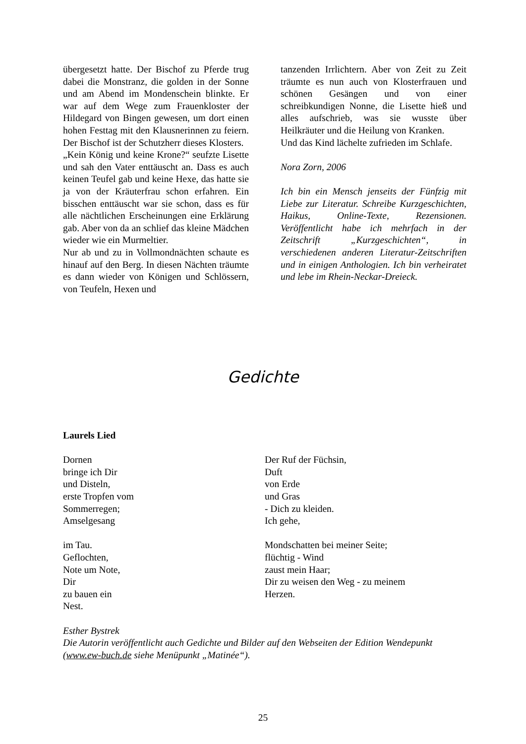übergesetzt hatte. Der Bischof zu Pferde trug dabei die Monstranz, die golden in der Sonne und am Abend im Mondenschein blinkte. Er war auf dem Wege zum Frauenkloster der Hildegard von Bingen gewesen, um dort einen hohen Festtag mit den Klausnerinnen zu feiern. Der Bischof ist der Schutzherr dieses Klosters.
„Kein König und keine Krone?“ seufzte Lisette und sah den Vater enttäuscht an. Dass es auch keinen Teufel gab und keine Hexe, das hatte sie ja von der Kräuterfrau schon erfahren. Ein bisschen enttäuscht war sie schon, dass es für alle nächtlichen Erscheinungen eine Erklärung gab. Aber von da an schlief das kleine Mädchen wieder wie ein Murmeltier.
Nur ab und zu in Vollmondnächten schaute es hinauf auf den Berg. In diesen Nächten träumte es dann wieder von Königen und Schlössern, von Teufeln, Hexen und
tanzenden Irrlichtern. Aber von Zeit zu Zeit träumte es nun auch von Klosterfrauen und schönen Gesängen und von einer schreibkundigen Nonne, die Lisette hieß und alles aufschrieb, was sie wusste über Heilkräuter und die Heilung von Kranken.
Und das Kind lächelte zufrieden im Schlafe.
Nora Zorn, 2006
Ich bin ein Mensch jenseits der Fünfzig mit Liebe zur Literatur. Schreibe Kurzgeschichten, Haikus, Online-Texte, Rezensionen. Veröffentlicht habe ich mehrfach in der Zeitschrift „Kurzgeschichten“, in verschiedenen anderen Literatur-Zeitschriften und in einigen Anthologien. Ich bin verheiratet und lebe im Rhein-Neckar-Dreieck.
Gedichte
Laurels Lied
Dornen
bringe ich Dir
und Disteln,
erste Tropfen vom
Sommerregen;
Amselgesang
im Tau.
Geflochten,
Note um Note,
Dir
zu bauen ein
Nest.
Der Ruf der Füchsin,
Duft
von Erde
und Gras
- Dich zu kleiden.
Ich gehe,
Mondschatten bei meiner Seite;
flüchtig - Wind
zaust mein Haar;
Dir zu weisen den Weg - zu meinem
Herzen.
Esther Bystrek
Die Autorin veröffentlicht auch Gedichte und Bilder auf den Webseiten der Edition Wendepunkt (www.ew-buch.de siehe Menüpunkt „Matinée“).
25